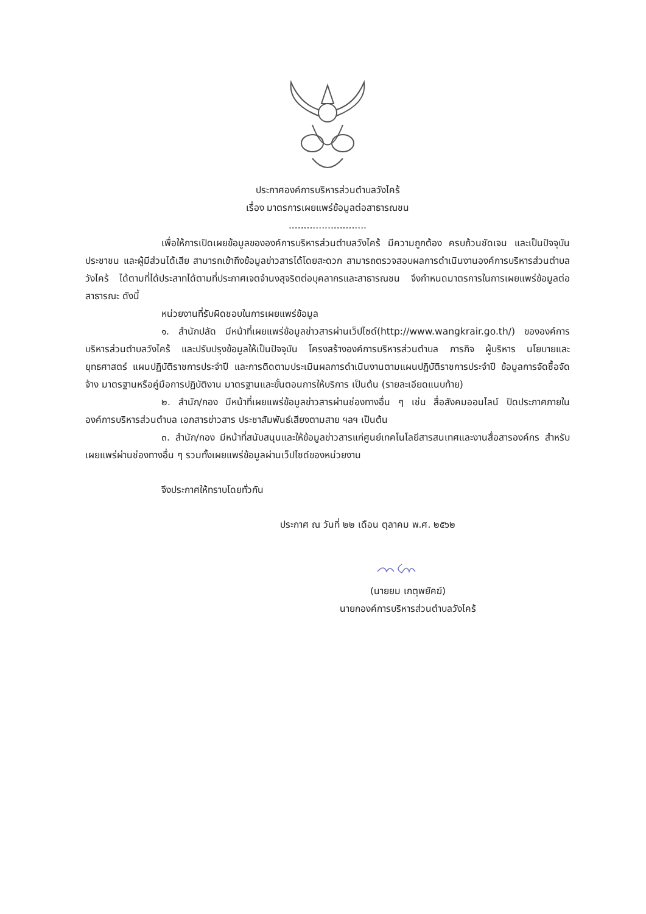ประกาศองค์การบริหารส่วนตำบลวังไคร้
เรื่อง มาตรการเผยแพร่ข้อมูลต่อสาธารณชน
..........................
เพื่อให้การเปิดเผยข้อมูลขององค์การบริหารส่วนตำบลวังไคร้ มีความถูกต้อง ครบถ้วนชัดเจน และเป็นปัจจุบัน ประชาชน และผู้มีส่วนได้เสีย สามารถเข้าถึงข้อมูลข่าวสารได้โดยสะดวก สามารถตรวจสอบผลการดำเนินงานองค์การบริหารส่วนตำบลวังไคร้ ได้ตามที่ได้ประสาทได้ตามที่ประกาศเจตจำนงสุจริตต่อบุคลากรและสาธารณชน จึงกำหนดมาตรการในการเผยแพร่ข้อมูลต่อสาธารณะ ดังนี้
หน่วยงานที่รับผิดชอบในการเผยแพร่ข้อมูล
๑. สำนักปลัด มีหน้าที่เผยแพร่ข้อมูลข่าวสารผ่านเว็ปไซด์(http://www.wangkrair.go.th/) ขององค์การบริหารส่วนตำบลวังไคร้ และปรับปรุงข้อมูลให้เป็นปัจจุบัน โครงสร้างองค์การบริหารส่วนตำบล ภารกิจ ผู้บริหาร นโยบายและยุทธศาสตร์ แผนปฏิบัติราชการประจำปี และการติดตามประเมินผลการดำเนินงานตามแผนปฏิบัติราชการประจำปี ข้อมูลการจัดซื้อจัดจ้าง มาตรฐานหรือคู่มือการปฏิบัติงาน มาตรฐานและขั้นตอนการให้บริการ เป็นต้น (รายละเอียดแนบท้าย)
๒. สำนัก/กอง มีหน้าที่เผยแพร่ข้อมูลข่าวสารผ่านช่องทางอื่น ๆ เช่น สื่อสังคมออนไลน์ ปิดประกาศภายในองค์การบริหารส่วนตำบล เอกสารข่าวสาร ประชาสัมพันธ์เสียงตามสาย ฯลฯ เป็นต้น
๓. สำนัก/กอง มีหน้าที่สนับสนุนและให้ข้อมูลข่าวสารแก่ศูนย์เทคโนโลยีสารสนเทศและงานสื่อสารองค์กร สำหรับเผยแพร่ผ่านช่องทางอื่น ๆ รวมทั้งเผยแพร่ข้อมูลผ่านเว็ปไซด์ของหน่วยงาน
จึงประกาศให้ทราบโดยทั่วกัน
ประกาศ ณ วันที่ ๒๒ เดือน ตุลาคม พ.ศ. ๒๕๖๒
(นายยม เกตุพยัคฆ์)
นายกองค์การบริหารส่วนตำบลวังไคร้